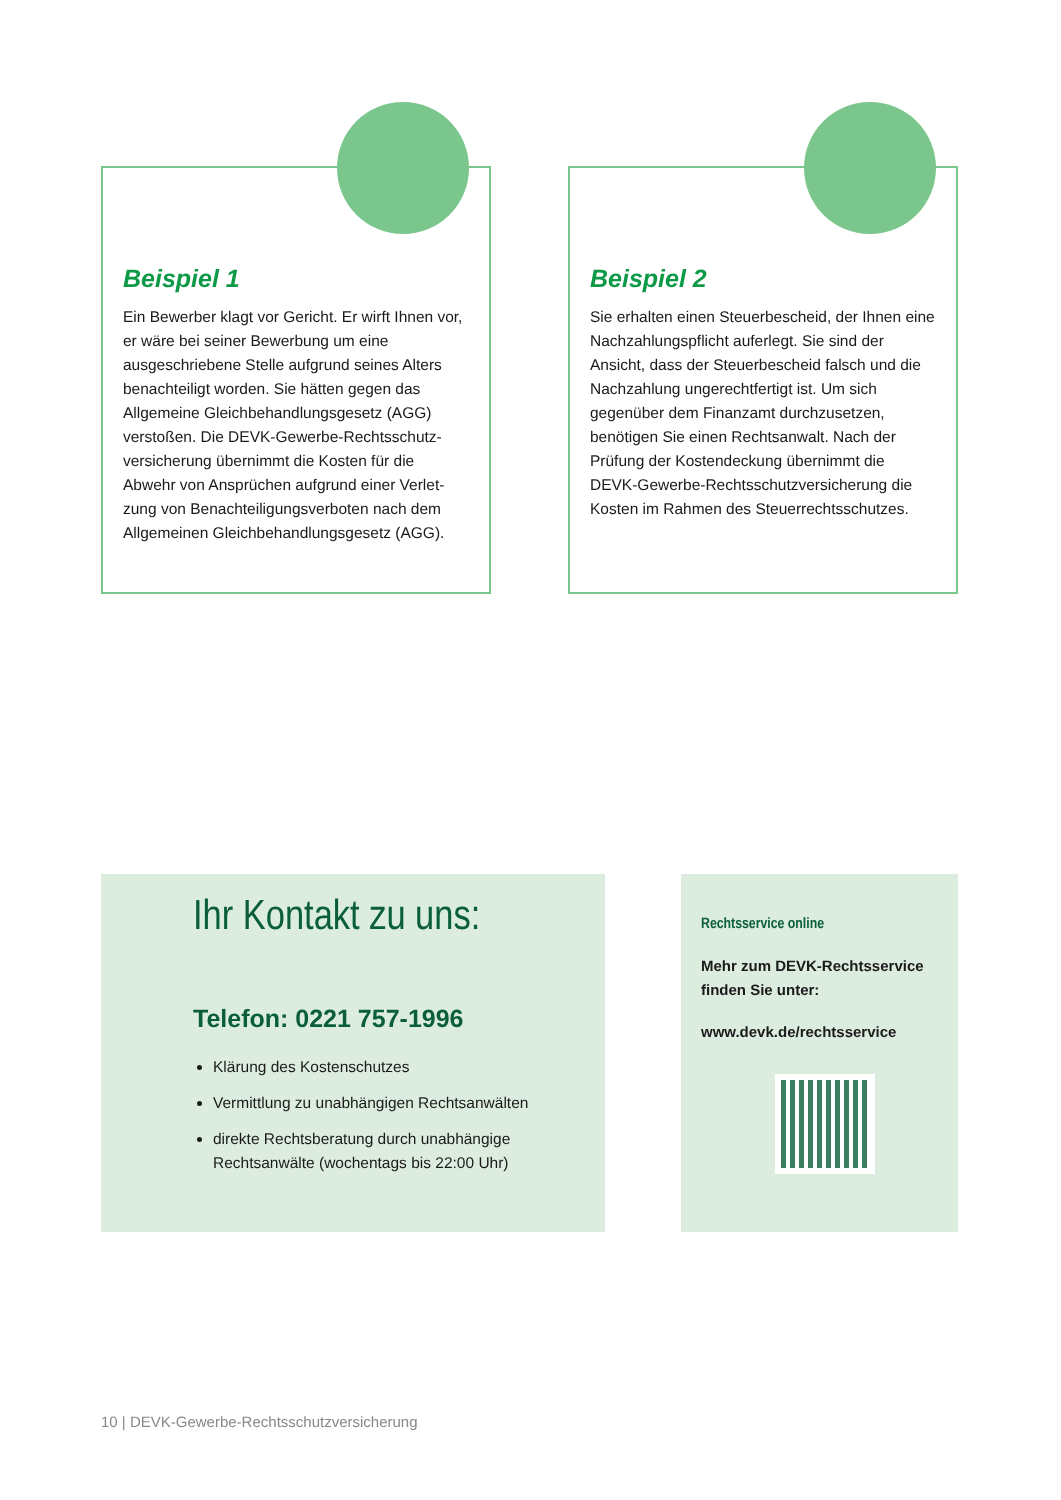Beispiel 1
Ein Bewerber klagt vor Gericht. Er wirft Ihnen vor, er wäre bei seiner Bewerbung um eine ausgeschriebene Stelle aufgrund seines Alters benachteiligt worden. Sie hätten gegen das Allgemeine Gleichbehandlungsgesetz (AGG) verstoßen. Die DEVK-Gewerbe-Rechtsschutz­versicherung übernimmt die Kosten für die Abwehr von Ansprüchen aufgrund einer Verlet­zung von Benachteiligungsverboten nach dem Allgemeinen Gleichbehandlungsgesetz (AGG).
Beispiel 2
Sie erhalten einen Steuerbescheid, der Ihnen eine Nachzahlungspflicht auferlegt. Sie sind der Ansicht, dass der Steuerbescheid falsch und die Nachzahlung ungerechtfertigt ist. Um sich gegenüber dem Finanzamt durchzusetzen, benötigen Sie einen Rechtsanwalt. Nach der Prüfung der Kostendeckung übernimmt die DEVK-Gewerbe-Rechtsschutzversicherung die Kosten im Rahmen des Steuerrechtsschutzes.
Ihr Kontakt zu uns:
Telefon: 0221 757-1996
Klärung des Kostenschutzes
Vermittlung zu unabhängigen Rechtsanwälten
direkte Rechtsberatung durch unabhängige Rechtsanwälte (wochentags bis 22:00 Uhr)
Rechtsservice online
Mehr zum DEVK-Rechtsservice finden Sie unter:
www.devk.de/rechtsservice
10 | DEVK-Gewerbe-Rechtsschutzversicherung